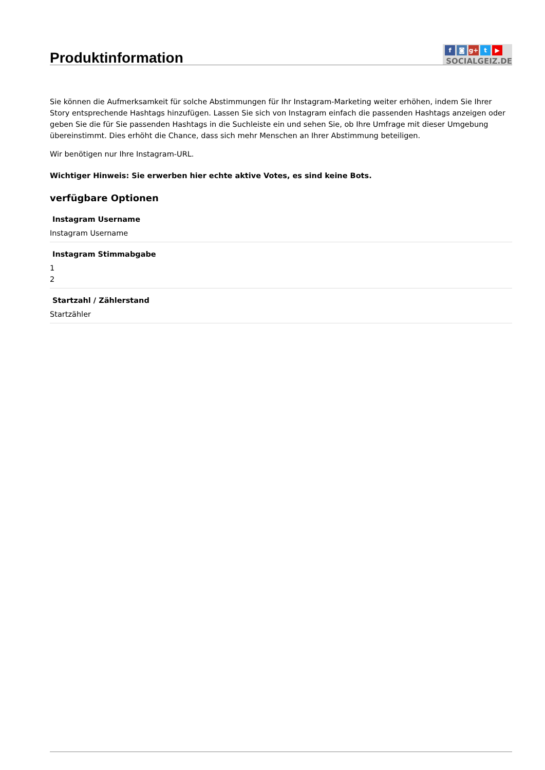f ◙ g+ t ▶
SOCIALGEIZ.DE
Produktinformation
Sie können die Aufmerksamkeit für solche Abstimmungen für Ihr Instagram-Marketing weiter erhöhen, indem Sie Ihrer Story entsprechende Hashtags hinzufügen. Lassen Sie sich von Instagram einfach die passenden Hashtags anzeigen oder geben Sie die für Sie passenden Hashtags in die Suchleiste ein und sehen Sie, ob Ihre Umfrage mit dieser Umgebung übereinstimmt. Dies erhöht die Chance, dass sich mehr Menschen an Ihrer Abstimmung beteiligen.
Wir benötigen nur Ihre Instagram-URL.
Wichtiger Hinweis: Sie erwerben hier echte aktive Votes, es sind keine Bots.
verfügbare Optionen
Instagram Username
Instagram Username
Instagram Stimmabgabe
1
2
Startzahl / Zählerstand
Startzähler